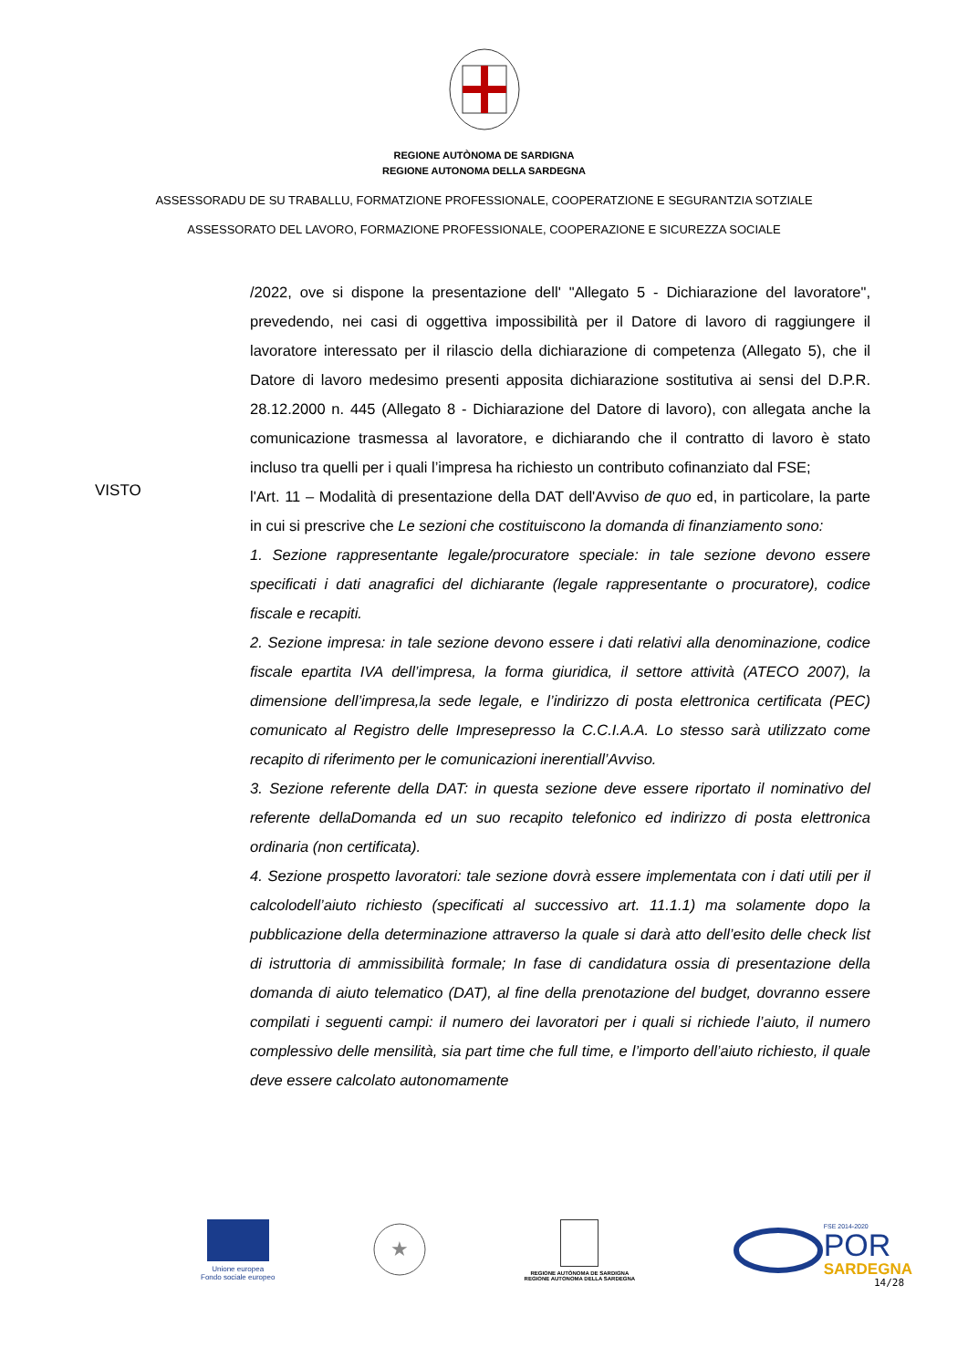REGIONE AUTÒNOMA DE SARDIGNA
REGIONE AUTONOMA DELLA SARDEGNA
ASSESSORADU DE SU TRABALLU, FORMATZIONE PROFESSIONALE, COOPERATZIONE E SEGURANTZIA SOTZIALE
ASSESSORATO DEL LAVORO, FORMAZIONE PROFESSIONALE, COOPERAZIONE E SICUREZZA SOCIALE
/2022, ove si dispone la presentazione dell' "Allegato 5 - Dichiarazione del lavoratore", prevedendo, nei casi di oggettiva impossibilità per il Datore di lavoro di raggiungere il lavoratore interessato per il rilascio della dichiarazione di competenza (Allegato 5), che il Datore di lavoro medesimo presenti apposita dichiarazione sostitutiva ai sensi del D.P.R. 28.12.2000 n. 445 (Allegato 8 - Dichiarazione del Datore di lavoro), con allegata anche la comunicazione trasmessa al lavoratore, e dichiarando che il contratto di lavoro è stato incluso tra quelli per i quali l’impresa ha richiesto un contributo cofinanziato dal FSE;
VISTO
l'Art. 11 – Modalità di presentazione della DAT dell'Avviso de quo ed, in particolare, la parte in cui si prescrive che Le sezioni che costituiscono la domanda di finanziamento sono:
1. Sezione rappresentante legale/procuratore speciale: in tale sezione devono essere specificati i dati anagrafici del dichiarante (legale rappresentante o procuratore), codice fiscale e recapiti.
2. Sezione impresa: in tale sezione devono essere i dati relativi alla denominazione, codice fiscale epartita IVA dell’impresa, la forma giuridica, il settore attività (ATECO 2007), la dimensione dell’impresa,la sede legale, e l’indirizzo di posta elettronica certificata (PEC) comunicato al Registro delle Impresepresso la C.C.I.A.A. Lo stesso sarà utilizzato come recapito di riferimento per le comunicazioni inerentiall’Avviso.
3. Sezione referente della DAT: in questa sezione deve essere riportato il nominativo del referente dellaDomanda ed un suo recapito telefonico ed indirizzo di posta elettronica ordinaria (non certificata).
4. Sezione prospetto lavoratori: tale sezione dovrà essere implementata con i dati utili per il calcolodell’aiuto richiesto (specificati al successivo art. 11.1.1) ma solamente dopo la pubblicazione della determinazione attraverso la quale si darà atto dell’esito delle check list di istruttoria di ammissibilità formale; In fase di candidatura ossia di presentazione della domanda di aiuto telematico (DAT), al fine della prenotazione del budget, dovranno essere compilati i seguenti campi: il numero dei lavoratori per i quali si richiede l’aiuto, il numero complessivo delle mensilità, sia part time che full time, e l’importo dell’aiuto richiesto, il quale deve essere calcolato autonomamente
Unione europea
Fondo sociale europeo
★
REGIONE AUTÒNOMA DE SARDIGNA
REGIONE AUTONOMA DELLA SARDEGNA
FSE 2014-2020
POR
SARDEGNA
14/28